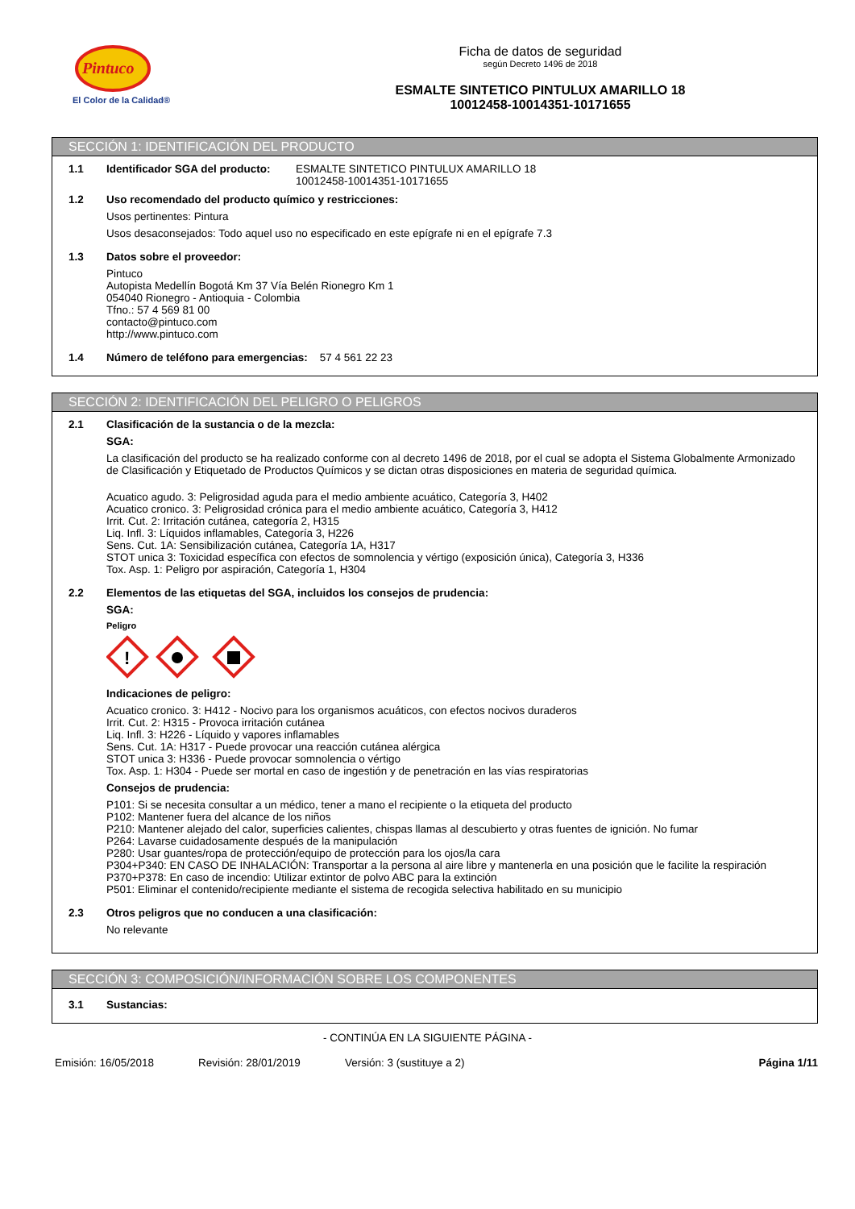Pintuco
El Color de la Calidad®
Ficha de datos de seguridad
según Decreto 1496 de 2018
ESMALTE SINTETICO PINTULUX AMARILLO 18
10012458-10014351-10171655
SECCIÓN 1: IDENTIFICACIÓN DEL PRODUCTO
1.1 Identificador SGA del producto:
ESMALTE SINTETICO PINTULUX AMARILLO 18
10012458-10014351-10171655
1.2 Uso recomendado del producto químico y restricciones:
Usos pertinentes: Pintura
Usos desaconsejados: Todo aquel uso no especificado en este epígrafe ni en el epígrafe 7.3
1.3 Datos sobre el proveedor:
Pintuco
Autopista Medellín Bogotá Km 37 Vía Belén Rionegro Km 1
054040 Rionegro - Antioquia - Colombia
Tfno.: 57 4 569 81 00
contacto@pintuco.com
http://www.pintuco.com
1.4 Número de teléfono para emergencias: 57 4 561 22 23
SECCIÓN 2: IDENTIFICACIÓN DEL PELIGRO O PELIGROS
2.1 Clasificación de la sustancia o de la mezcla:
SGA:
La clasificación del producto se ha realizado conforme con al decreto 1496 de 2018, por el cual se adopta el Sistema Globalmente Armonizado de Clasificación y Etiquetado de Productos Químicos y se dictan otras disposiciones en materia de seguridad química.
Acuatico agudo. 3: Peligrosidad aguda para el medio ambiente acuático, Categoría 3, H402
Acuatico cronico. 3: Peligrosidad crónica para el medio ambiente acuático, Categoría 3, H412
Irrit. Cut. 2: Irritación cutánea, categoría 2, H315
Liq. Infl. 3: Líquidos inflamables, Categoría 3, H226
Sens. Cut. 1A: Sensibilización cutánea, Categoría 1A, H317
STOT unica 3: Toxicidad específica con efectos de somnolencia y vértigo (exposición única), Categoría 3, H336
Tox. Asp. 1: Peligro por aspiración, Categoría 1, H304
2.2 Elementos de las etiquetas del SGA, incluidos los consejos de prudencia:
SGA:
Peligro
!
Indicaciones de peligro:
Acuatico cronico. 3: H412 - Nocivo para los organismos acuáticos, con efectos nocivos duraderos
Irrit. Cut. 2: H315 - Provoca irritación cutánea
Liq. Infl. 3: H226 - Líquido y vapores inflamables
Sens. Cut. 1A: H317 - Puede provocar una reacción cutánea alérgica
STOT unica 3: H336 - Puede provocar somnolencia o vértigo
Tox. Asp. 1: H304 - Puede ser mortal en caso de ingestión y de penetración en las vías respiratorias
Consejos de prudencia:
P101: Si se necesita consultar a un médico, tener a mano el recipiente o la etiqueta del producto
P102: Mantener fuera del alcance de los niños
P210: Mantener alejado del calor, superficies calientes, chispas llamas al descubierto y otras fuentes de ignición. No fumar
P264: Lavarse cuidadosamente después de la manipulación
P280: Usar guantes/ropa de protección/equipo de protección para los ojos/la cara
P304+P340: EN CASO DE INHALACIÓN: Transportar a la persona al aire libre y mantenerla en una posición que le facilite la respiración
P370+P378: En caso de incendio: Utilizar extintor de polvo ABC para la extinción
P501: Eliminar el contenido/recipiente mediante el sistema de recogida selectiva habilitado en su municipio
2.3 Otros peligros que no conducen a una clasificación:
No relevante
SECCIÓN 3: COMPOSICIÓN/INFORMACIÓN SOBRE LOS COMPONENTES
3.1 Sustancias:
- CONTINÚA EN LA SIGUIENTE PÁGINA -
Emisión: 16/05/2018 Revisión: 28/01/2019 Versión: 3 (sustituye a 2) Página 1/11